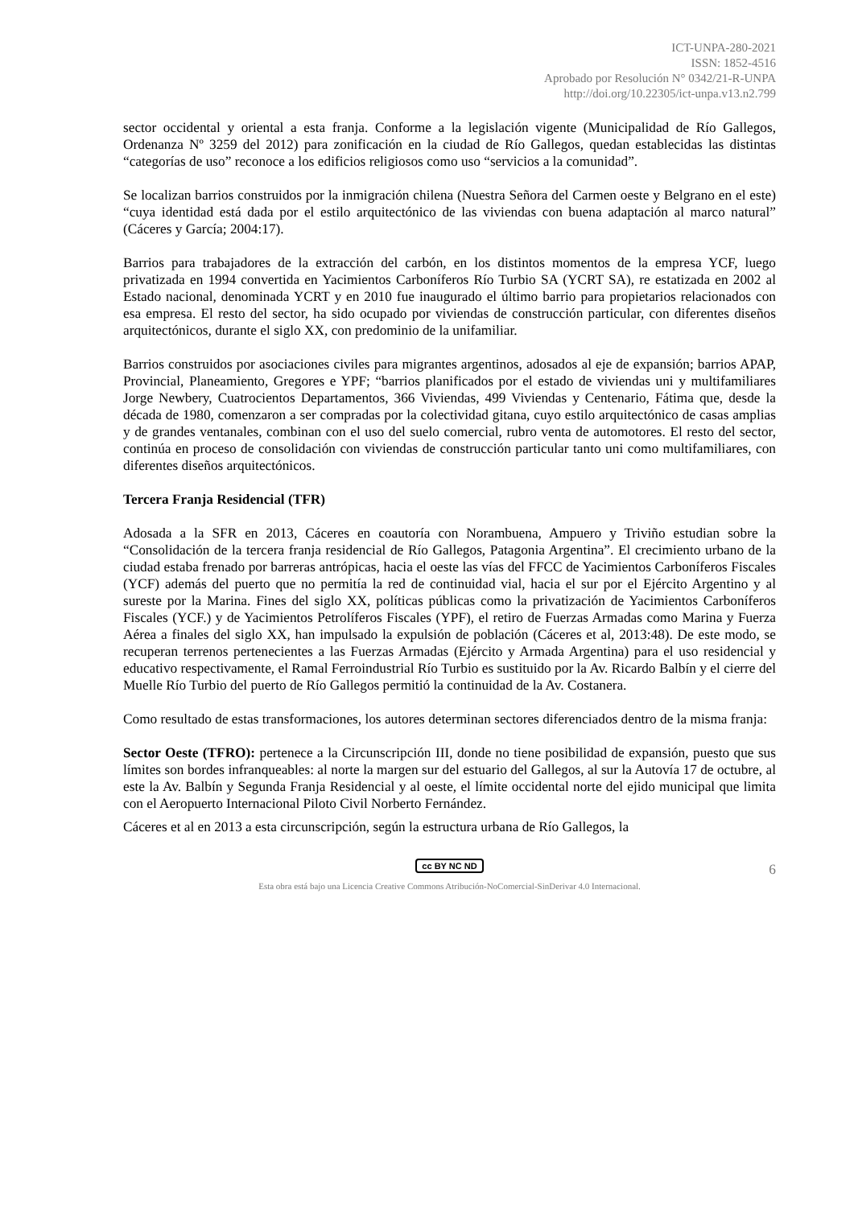ICT-UNPA-280-2021
ISSN: 1852-4516
Aprobado por Resolución N° 0342/21-R-UNPA
http://doi.org/10.22305/ict-unpa.v13.n2.799
sector occidental y oriental a esta franja. Conforme a la legislación vigente (Municipalidad de Río Gallegos, Ordenanza Nº 3259 del 2012) para zonificación en la ciudad de Río Gallegos, quedan establecidas las distintas “categorías de uso” reconoce a los edificios religiosos como uso “servicios a la comunidad”.
Se localizan barrios construidos por la inmigración chilena (Nuestra Señora del Carmen oeste y Belgrano en el este) “cuya identidad está dada por el estilo arquitectónico de las viviendas con buena adaptación al marco natural” (Cáceres y García; 2004:17).
Barrios para trabajadores de la extracción del carbón, en los distintos momentos de la empresa YCF, luego privatizada en 1994 convertida en Yacimientos Carboníferos Río Turbio SA (YCRT SA), re estatizada en 2002 al Estado nacional, denominada YCRT y en 2010 fue inaugurado el último barrio para propietarios relacionados con esa empresa. El resto del sector, ha sido ocupado por viviendas de construcción particular, con diferentes diseños arquitectónicos, durante el siglo XX, con predominio de la unifamiliar.
Barrios construidos por asociaciones civiles para migrantes argentinos, adosados al eje de expansión; barrios APAP, Provincial, Planeamiento, Gregores e YPF; “barrios planificados por el estado de viviendas uni y multifamiliares Jorge Newbery, Cuatrocientos Departamentos, 366 Viviendas, 499 Viviendas y Centenario, Fátima que, desde la década de 1980, comenzaron a ser compradas por la colectividad gitana, cuyo estilo arquitectónico de casas amplias y de grandes ventanales, combinan con el uso del suelo comercial, rubro venta de automotores. El resto del sector, continúa en proceso de consolidación con viviendas de construcción particular tanto uni como multifamiliares, con diferentes diseños arquitectónicos.
Tercera Franja Residencial (TFR)
Adosada a la SFR en 2013, Cáceres en coautoría con Norambuena, Ampuero y Triviño estudian sobre la “Consolidación de la tercera franja residencial de Río Gallegos, Patagonia Argentina”. El crecimiento urbano de la ciudad estaba frenado por barreras antrópicas, hacia el oeste las vías del FFCC de Yacimientos Carboníferos Fiscales (YCF) además del puerto que no permitía la red de continuidad vial, hacia el sur por el Ejército Argentino y al sureste por la Marina. Fines del siglo XX, políticas públicas como la privatización de Yacimientos Carboníferos Fiscales (YCF.) y de Yacimientos Petrolíferos Fiscales (YPF), el retiro de Fuerzas Armadas como Marina y Fuerza Aérea a finales del siglo XX, han impulsado la expulsión de población (Cáceres et al, 2013:48). De este modo, se recuperan terrenos pertenecientes a las Fuerzas Armadas (Ejército y Armada Argentina) para el uso residencial y educativo respectivamente, el Ramal Ferroindustrial Río Turbio es sustituido por la Av. Ricardo Balbín y el cierre del Muelle Río Turbio del puerto de Río Gallegos permitió la continuidad de la Av. Costanera.
Como resultado de estas transformaciones, los autores determinan sectores diferenciados dentro de la misma franja:
Sector Oeste (TFRO): pertenece a la Circunscripción III, donde no tiene posibilidad de expansión, puesto que sus límites son bordes infranqueables: al norte la margen sur del estuario del Gallegos, al sur la Autovía 17 de octubre, al este la Av. Balbín y Segunda Franja Residencial y al oeste, el límite occidental norte del ejido municipal que limita con el Aeropuerto Internacional Piloto Civil Norberto Fernández.
Cáceres et al en 2013 a esta circunscripción, según la estructura urbana de Río Gallegos, la
cc BY NC ND 6
Esta obra está bajo una Licencia Creative Commons Atribución-NoComercial-SinDerivar 4.0 Internacional.